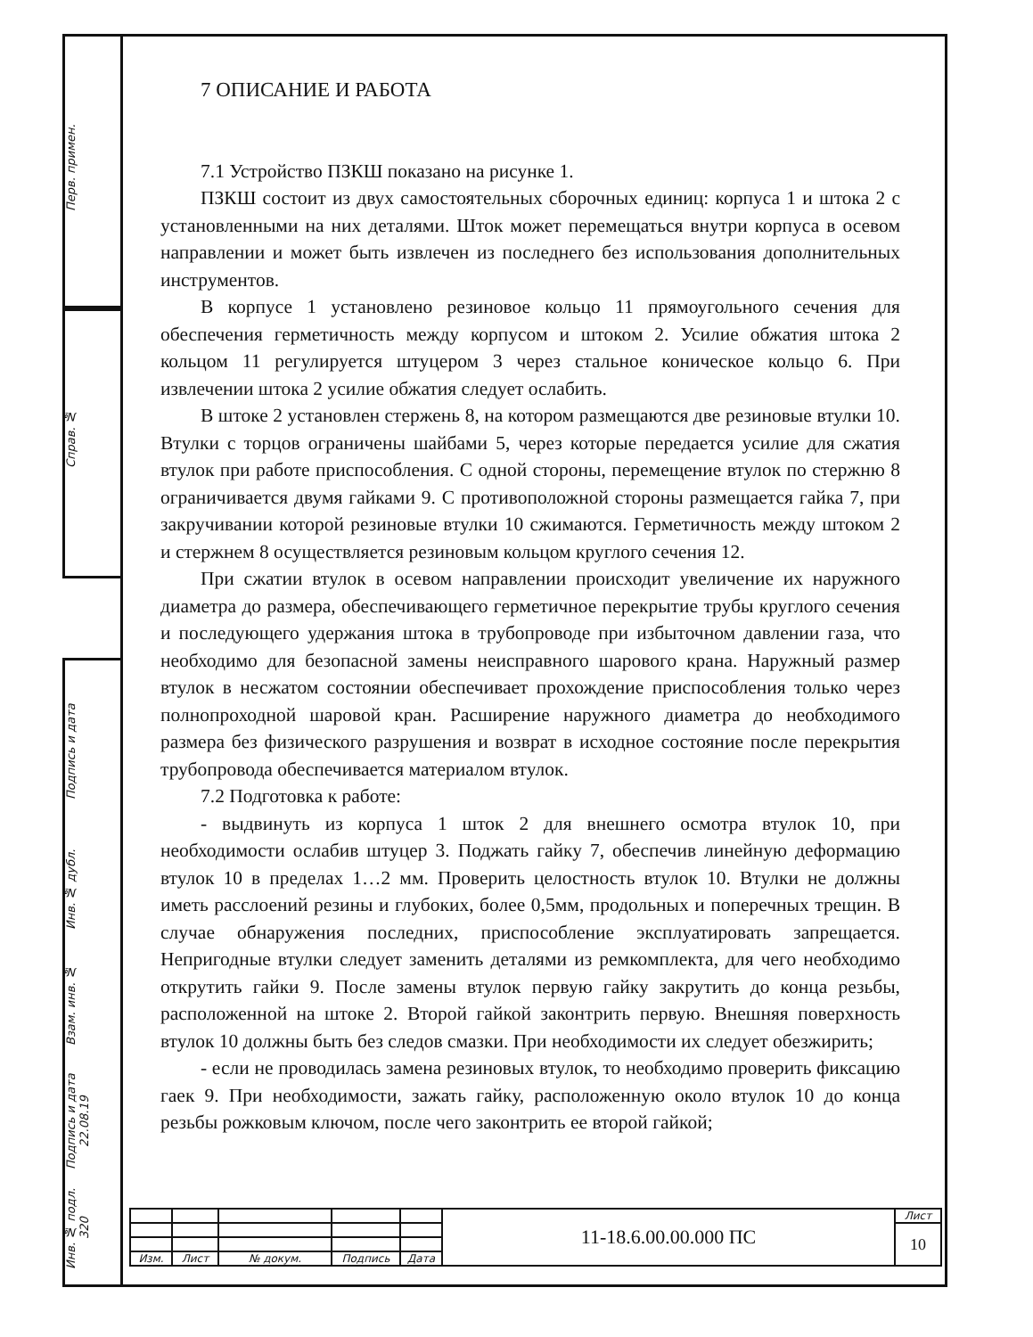Перв. примен.
Справ. №
Подпись и дата
Инв. № дубл.
Взам. инв. №
Подпись и дата 22.08.19
Инв. № подл. 320
7 ОПИСАНИЕ И РАБОТА
7.1 Устройство ПЗКШ показано на рисунке 1.
ПЗКШ состоит из двух самостоятельных сборочных единиц: корпуса 1 и штока 2 с установленными на них деталями. Шток может перемещаться внутри корпуса в осевом направлении и может быть извлечен из последнего без использования дополнительных инструментов.
В корпусе 1 установлено резиновое кольцо 11 прямоугольного сечения для обеспечения герметичность между корпусом и штоком 2. Усилие обжатия штока 2 кольцом 11 регулируется штуцером 3 через стальное коническое кольцо 6. При извлечении штока 2 усилие обжатия следует ослабить.
В штоке 2 установлен стержень 8, на котором размещаются две резиновые втулки 10. Втулки с торцов ограничены шайбами 5, через которые передается усилие для сжатия втулок при работе приспособления. С одной стороны, перемещение втулок по стержню 8 ограничивается двумя гайками 9. С противоположной стороны размещается гайка 7, при закручивании которой резиновые втулки 10 сжимаются. Герметичность между штоком 2 и стержнем 8 осуществляется резиновым кольцом круглого сечения 12.
При сжатии втулок в осевом направлении происходит увеличение их наружного диаметра до размера, обеспечивающего герметичное перекрытие трубы круглого сечения и последующего удержания штока в трубопроводе при избыточном давлении газа, что необходимо для безопасной замены неисправного шарового крана. Наружный размер втулок в несжатом состоянии обеспечивает прохождение приспособления только через полнопроходной шаровой кран. Расширение наружного диаметра до необходимого размера без физического разрушения и возврат в исходное состояние после перекрытия трубопровода обеспечивается материалом втулок.
7.2 Подготовка к работе:
- выдвинуть из корпуса 1 шток 2 для внешнего осмотра втулок 10, при необходимости ослабив штуцер 3. Поджать гайку 7, обеспечив линейную деформацию втулок 10 в пределах 1…2 мм. Проверить целостность втулок 10. Втулки не должны иметь расслоений резины и глубоких, более 0,5мм, продольных и поперечных трещин. В случае обнаружения последних, приспособление эксплуатировать запрещается. Непригодные втулки следует заменить деталями из ремкомплекта, для чего необходимо открутить гайки 9. После замены втулок первую гайку закрутить до конца резьбы, расположенной на штоке 2. Второй гайкой законтрить первую. Внешняя поверхность втулок 10 должны быть без следов смазки. При необходимости их следует обезжирить;
- если не проводилась замена резиновых втулок, то необходимо проверить фиксацию гаек 9. При необходимости, зажать гайку, расположенную около втулок 10 до конца резьбы рожковым ключом, после чего законтрить ее второй гайкой;
| | | | | | 11-18.6.00.00.000 ПС | Лист |
| | | | | | | 10 |
| Изм. | Лист | № докум. | Подпись | Дата | | |